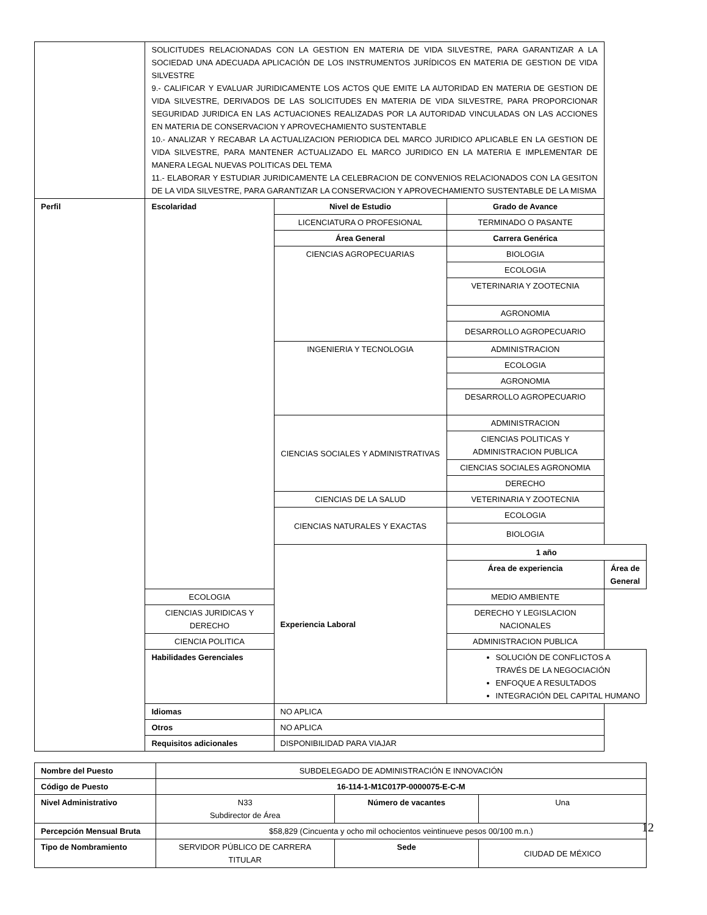| | SOLICITUDES RELACIONADAS CON LA GESTION EN MATERIA DE VIDA SILVESTRE, PARA GARANTIZAR A LA SOCIEDAD UNA ADECUADA APLICACIÓN DE LOS INSTRUMENTOS JURÍDICOS EN MATERIA DE GESTION DE VIDA SILVESTRE 9.- CALIFICAR Y EVALUAR JURIDICAMENTE LOS ACTOS QUE EMITE LA AUTORIDAD EN MATERIA DE GESTION DE VIDA SILVESTRE, DERIVADOS DE LAS SOLICITUDES EN MATERIA DE VIDA SILVESTRE, PARA PROPORCIONAR SEGURIDAD JURIDICA EN LAS ACTUACIONES REALIZADAS POR LA AUTORIDAD VINCULADAS ON LAS ACCIONES EN MATERIA DE CONSERVACION Y APROVECHAMIENTO SUSTENTABLE 10.- ANALIZAR Y RECABAR LA ACTUALIZACION PERIODICA DEL MARCO JURIDICO APLICABLE EN LA GESTION DE VIDA SILVESTRE, PARA MANTENER ACTUALIZADO EL MARCO JURIDICO EN LA MATERIA E IMPLEMENTAR DE MANERA LEGAL NUEVAS POLITICAS DEL TEMA 11.- ELABORAR Y ESTUDIAR JURIDICAMENTE LA CELEBRACION DE CONVENIOS RELACIONADOS CON LA GESITON DE LA VIDA SILVESTRE, PARA GARANTIZAR LA CONSERVACION Y APROVECHAMIENTO SUSTENTABLE DE LA MISMA | | | |
| Perfil | Escolaridad | Nivel de Estudio | Grado de Avance | |
| | | LICENCIATURA O PROFESIONAL | TERMINADO O PASANTE | |
| | | Área General | Carrera Genérica | |
| | | CIENCIAS AGROPECUARIAS | BIOLOGIA | |
| | | | ECOLOGIA | |
| | | | VETERINARIA Y ZOOTECNIA | |
| | | | AGRONOMIA | |
| | | | DESARROLLO AGROPECUARIO | |
| | | INGENIERIA Y TECNOLOGIA | ADMINISTRACION | |
| | | | ECOLOGIA | |
| | | | AGRONOMIA | |
| | | | DESARROLLO AGROPECUARIO | |
| | | CIENCIAS SOCIALES Y ADMINISTRATIVAS | ADMINISTRACION | |
| | | | CIENCIAS POLITICAS Y ADMINISTRACION PUBLICA | |
| | | | CIENCIAS SOCIALES AGRONOMIA | |
| | | | DERECHO | |
| | | CIENCIAS DE LA SALUD | VETERINARIA Y ZOOTECNIA | |
| | | CIENCIAS NATURALES Y EXACTAS | ECOLOGIA | |
| | | | BIOLOGIA | |
| | | Experiencia Laboral | 1 año | |
| | | | Área de experiencia | Área de General |
| | ECOLOGIA | | MEDIO AMBIENTE | |
| | CIENCIAS JURIDICAS Y DERECHO | | DERECHO Y LEGISLACION NACIONALES | |
| | CIENCIA POLITICA | | ADMINISTRACION PUBLICA | |
| | Habilidades Gerenciales | | SOLUCIÓN DE CONFLICTOS A TRAVÉS DE LA NEGOCIACIÓN ENFOQUE A RESULTADOS INTEGRACIÓN DEL CAPITAL HUMANO | |
| | Idiomas | NO APLICA | | |
| | Otros | NO APLICA | | |
| | Requisitos adicionales | DISPONIBILIDAD PARA VIAJAR | | |
| Nombre del Puesto | SUBDELEGADO DE ADMINISTRACIÓN E INNOVACIÓN | | |
| Código de Puesto | 16-114-1-M1C017P-0000075-E-C-M | | |
| Nivel Administrativo | N33 Subdirector de Área | Número de vacantes | Una |
| Percepción Mensual Bruta | $58,829 (Cincuenta y ocho mil ochocientos veintinueve pesos 00/100 m.n.) | | |
| Tipo de Nombramiento | SERVIDOR PÚBLICO DE CARRERA TITULAR | Sede | CIUDAD DE MÉXICO |
12